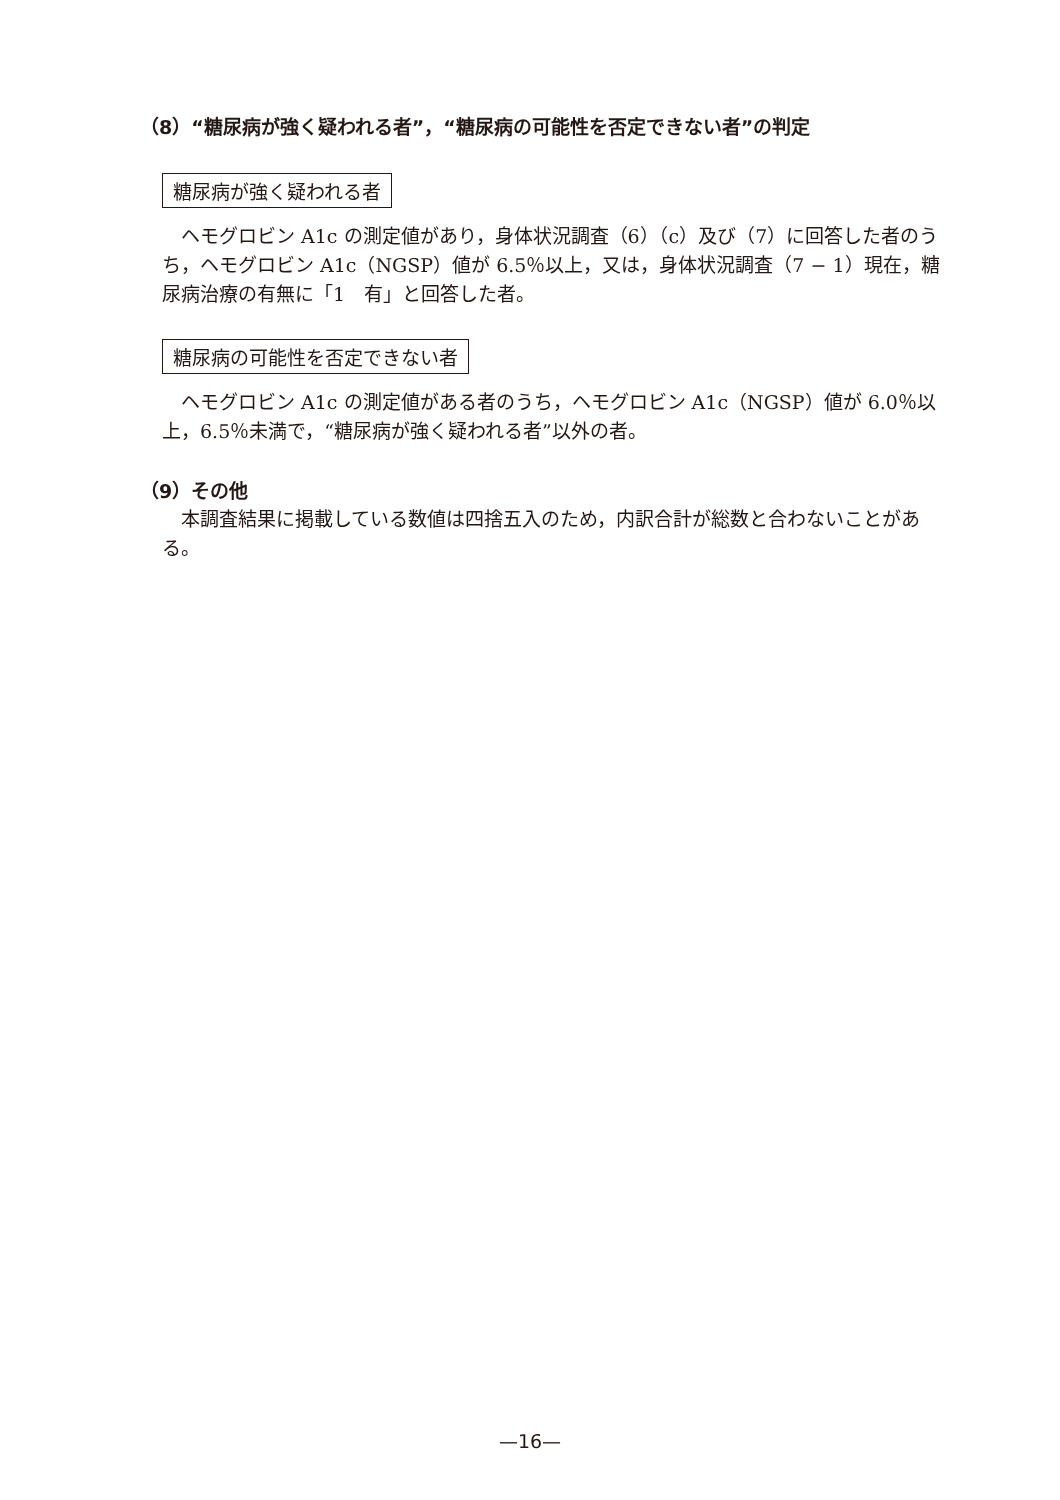（8）“糖尿病が強く疑われる者”，“糖尿病の可能性を否定できない者”の判定
糖尿病が強く疑われる者
　ヘモグロビン A1c の測定値があり，身体状況調査（6）（c）及び（7）に回答した者のうち，ヘモグロビン A1c（NGSP）値が 6.5％以上，又は，身体状況調査（7 − 1）現在，糖尿病治療の有無に「1　有」と回答した者。
糖尿病の可能性を否定できない者
　ヘモグロビン A1c の測定値がある者のうち，ヘモグロビン A1c（NGSP）値が 6.0％以上，6.5％未満で，“糖尿病が強く疑われる者”以外の者。
（9）その他
　本調査結果に掲載している数値は四捨五入のため，内訳合計が総数と合わないことがある。
—16—